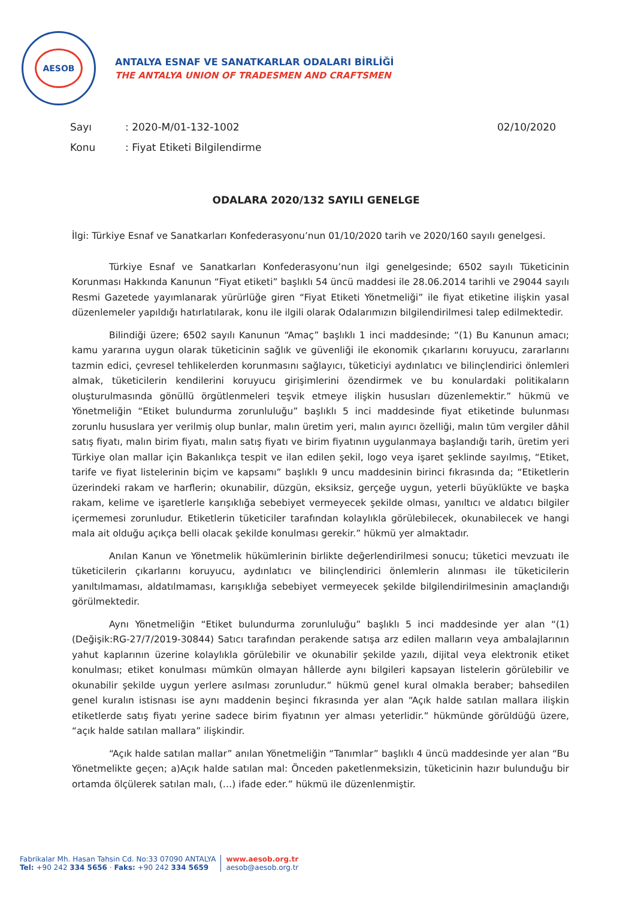AESOB
ANTALYA ESNAF VE SANATKARLAR ODALARI BİRLİĞİ
THE ANTALYA UNION OF TRADESMEN AND CRAFTSMEN
| Sayı | : 2020-M/01-132-1002 | 02/10/2020 |
| Konu | : Fiyat Etiketi Bilgilendirme | |
ODALARA 2020/132 SAYILI GENELGE
İlgi: Türkiye Esnaf ve Sanatkarları Konfederasyonu’nun 01/10/2020 tarih ve 2020/160 sayılı genelgesi.
Türkiye Esnaf ve Sanatkarları Konfederasyonu’nun ilgi genelgesinde; 6502 sayılı Tüketicinin Korunması Hakkında Kanunun “Fiyat etiketi” başlıklı 54 üncü maddesi ile 28.06.2014 tarihli ve 29044 sayılı Resmi Gazetede yayımlanarak yürürlüğe giren “Fiyat Etiketi Yönetmeliği” ile fiyat etiketine ilişkin yasal düzenlemeler yapıldığı hatırlatılarak, konu ile ilgili olarak Odalarımızın bilgilendirilmesi talep edilmektedir.
Bilindiği üzere; 6502 sayılı Kanunun “Amaç” başlıklı 1 inci maddesinde; “(1) Bu Kanunun amacı; kamu yararına uygun olarak tüketicinin sağlık ve güvenliği ile ekonomik çıkarlarını koruyucu, zararlarını tazmin edici, çevresel tehlikelerden korunmasını sağlayıcı, tüketiciyi aydınlatıcı ve bilinçlendirici önlemleri almak, tüketicilerin kendilerini koruyucu girişimlerini özendirmek ve bu konulardaki politikaların oluşturulmasında gönüllü örgütlenmeleri teşvik etmeye ilişkin hususları düzenlemektir.” hükmü ve Yönetmeliğin “Etiket bulundurma zorunluluğu” başlıklı 5 inci maddesinde fiyat etiketinde bulunması zorunlu hususlara yer verilmiş olup bunlar, malın üretim yeri, malın ayırıcı özelliği, malın tüm vergiler dâhil satış fiyatı, malın birim fiyatı, malın satış fiyatı ve birim fiyatının uygulanmaya başlandığı tarih, üretim yeri Türkiye olan mallar için Bakanlıkça tespit ve ilan edilen şekil, logo veya işaret şeklinde sayılmış, “Etiket, tarife ve fiyat listelerinin biçim ve kapsamı” başlıklı 9 uncu maddesinin birinci fıkrasında da; “Etiketlerin üzerindeki rakam ve harflerin; okunabilir, düzgün, eksiksiz, gerçeğe uygun, yeterli büyüklükte ve başka rakam, kelime ve işaretlerle karışıklığa sebebiyet vermeyecek şekilde olması, yanıltıcı ve aldatıcı bilgiler içermemesi zorunludur. Etiketlerin tüketiciler tarafından kolaylıkla görülebilecek, okunabilecek ve hangi mala ait olduğu açıkça belli olacak şekilde konulması gerekir.” hükmü yer almaktadır.
Anılan Kanun ve Yönetmelik hükümlerinin birlikte değerlendirilmesi sonucu; tüketici mevzuatı ile tüketicilerin çıkarlarını koruyucu, aydınlatıcı ve bilinçlendirici önlemlerin alınması ile tüketicilerin yanıltılmaması, aldatılmaması, karışıklığa sebebiyet vermeyecek şekilde bilgilendirilmesinin amaçlandığı görülmektedir.
Aynı Yönetmeliğin “Etiket bulundurma zorunluluğu” başlıklı 5 inci maddesinde yer alan “(1) (Değişik:RG-27/7/2019-30844) Satıcı tarafından perakende satışa arz edilen malların veya ambalajlarının yahut kaplarının üzerine kolaylıkla görülebilir ve okunabilir şekilde yazılı, dijital veya elektronik etiket konulması; etiket konulması mümkün olmayan hâllerde aynı bilgileri kapsayan listelerin görülebilir ve okunabilir şekilde uygun yerlere asılması zorunludur.” hükmü genel kural olmakla beraber; bahsedilen genel kuralın istisnası ise aynı maddenin beşinci fıkrasında yer alan “Açık halde satılan mallara ilişkin etiketlerde satış fiyatı yerine sadece birim fiyatının yer alması yeterlidir.” hükmünde görüldüğü üzere, “açık halde satılan mallara” ilişkindir.
“Açık halde satılan mallar” anılan Yönetmeliğin “Tanımlar” başlıklı 4 üncü maddesinde yer alan “Bu Yönetmelikte geçen; a)Açık halde satılan mal: Önceden paketlenmeksizin, tüketicinin hazır bulunduğu bir ortamda ölçülerek satılan malı, (…) ifade eder.” hükmü ile düzenlenmiştir.
Fabrikalar Mh. Hasan Tahsin Cd. No:33 07090 ANTALYA
Tel: +90 242 334 5656 · Faks: +90 242 334 5659
www.aesob.org.tr
aesob@aesob.org.tr